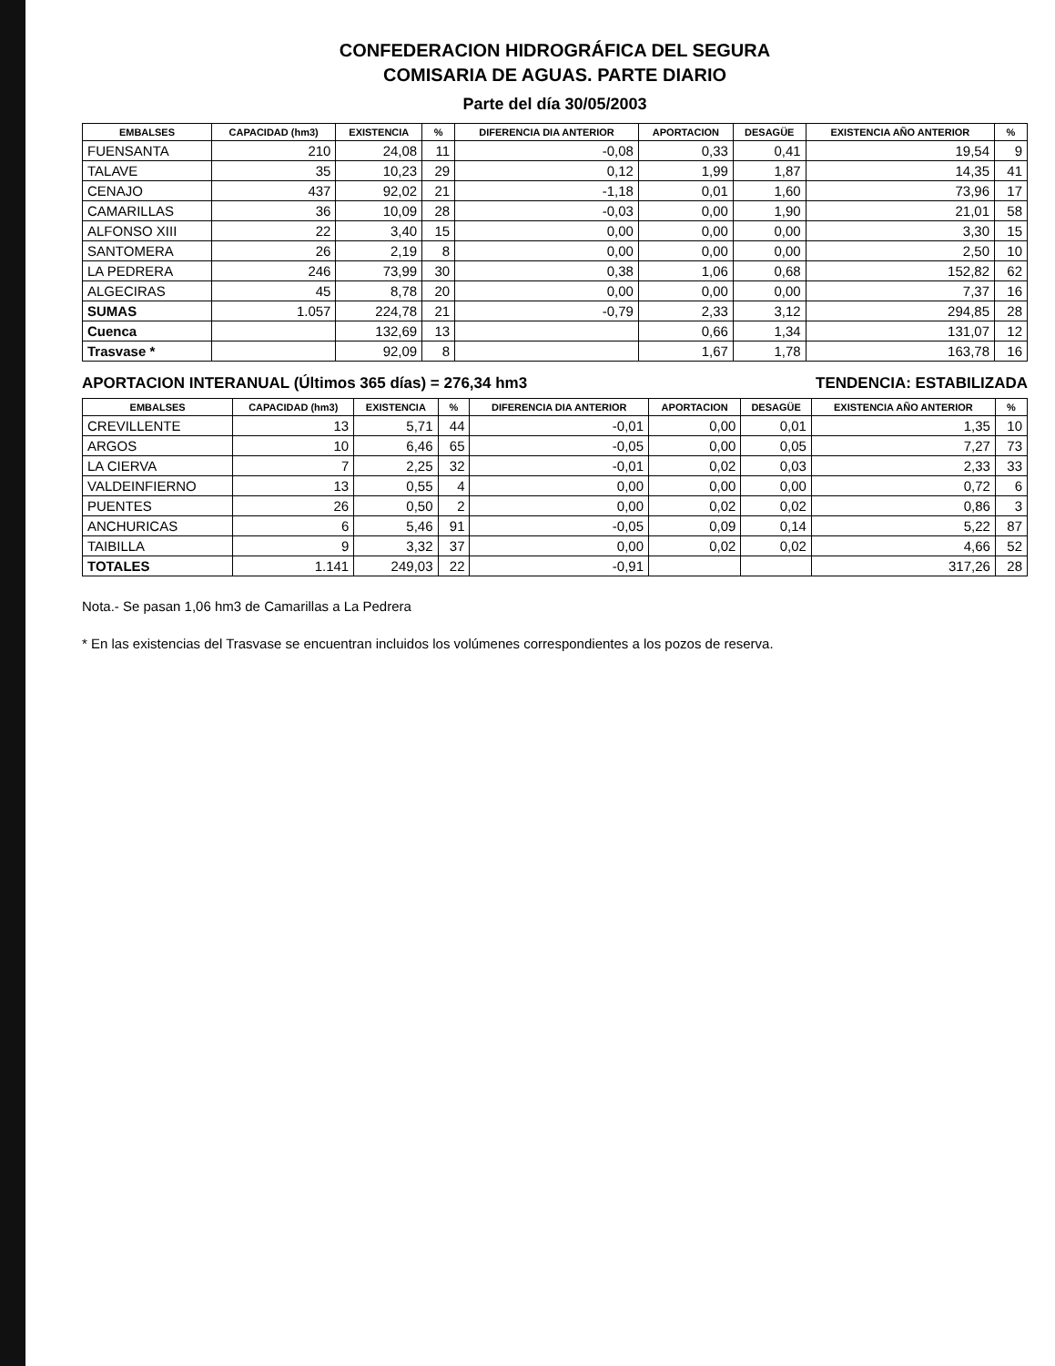CONFEDERACION HIDROGRÁFICA DEL SEGURA
COMISARIA DE AGUAS. PARTE DIARIO
Parte del día 30/05/2003
| EMBALSES | CAPACIDAD (hm3) | EXISTENCIA | % | DIFERENCIA DIA ANTERIOR | APORTACION | DESAGÜE | EXISTENCIA AÑO ANTERIOR | % |
| --- | --- | --- | --- | --- | --- | --- | --- | --- |
| FUENSANTA | 210 | 24,08 | 11 | -0,08 | 0,33 | 0,41 | 19,54 | 9 |
| TALAVE | 35 | 10,23 | 29 | 0,12 | 1,99 | 1,87 | 14,35 | 41 |
| CENAJO | 437 | 92,02 | 21 | -1,18 | 0,01 | 1,60 | 73,96 | 17 |
| CAMARILLAS | 36 | 10,09 | 28 | -0,03 | 0,00 | 1,90 | 21,01 | 58 |
| ALFONSO XIII | 22 | 3,40 | 15 | 0,00 | 0,00 | 0,00 | 3,30 | 15 |
| SANTOMERA | 26 | 2,19 | 8 | 0,00 | 0,00 | 0,00 | 2,50 | 10 |
| LA PEDRERA | 246 | 73,99 | 30 | 0,38 | 1,06 | 0,68 | 152,82 | 62 |
| ALGECIRAS | 45 | 8,78 | 20 | 0,00 | 0,00 | 0,00 | 7,37 | 16 |
| SUMAS | 1.057 | 224,78 | 21 | -0,79 | 2,33 | 3,12 | 294,85 | 28 |
| Cuenca | | 132,69 | 13 | | 0,66 | 1,34 | 131,07 | 12 |
| Trasvase * | | 92,09 | 8 | | 1,67 | 1,78 | 163,78 | 16 |
APORTACION INTERANUAL (Últimos 365 días) = 276,34 hm3 TENDENCIA: ESTABILIZADA
| EMBALSES | CAPACIDAD (hm3) | EXISTENCIA | % | DIFERENCIA DIA ANTERIOR | APORTACION | DESAGÜE | EXISTENCIA AÑO ANTERIOR | % |
| --- | --- | --- | --- | --- | --- | --- | --- | --- |
| CREVILLENTE | 13 | 5,71 | 44 | -0,01 | 0,00 | 0,01 | 1,35 | 10 |
| ARGOS | 10 | 6,46 | 65 | -0,05 | 0,00 | 0,05 | 7,27 | 73 |
| LA CIERVA | 7 | 2,25 | 32 | -0,01 | 0,02 | 0,03 | 2,33 | 33 |
| VALDEINFIERNO | 13 | 0,55 | 4 | 0,00 | 0,00 | 0,00 | 0,72 | 6 |
| PUENTES | 26 | 0,50 | 2 | 0,00 | 0,02 | 0,02 | 0,86 | 3 |
| ANCHURICAS | 6 | 5,46 | 91 | -0,05 | 0,09 | 0,14 | 5,22 | 87 |
| TAIBILLA | 9 | 3,32 | 37 | 0,00 | 0,02 | 0,02 | 4,66 | 52 |
| TOTALES | 1.141 | 249,03 | 22 | -0,91 | | | 317,26 | 28 |
Nota.- Se pasan 1,06 hm3 de Camarillas a La Pedrera
* En las existencias del Trasvase se encuentran incluidos los volúmenes correspondientes a los pozos de reserva.